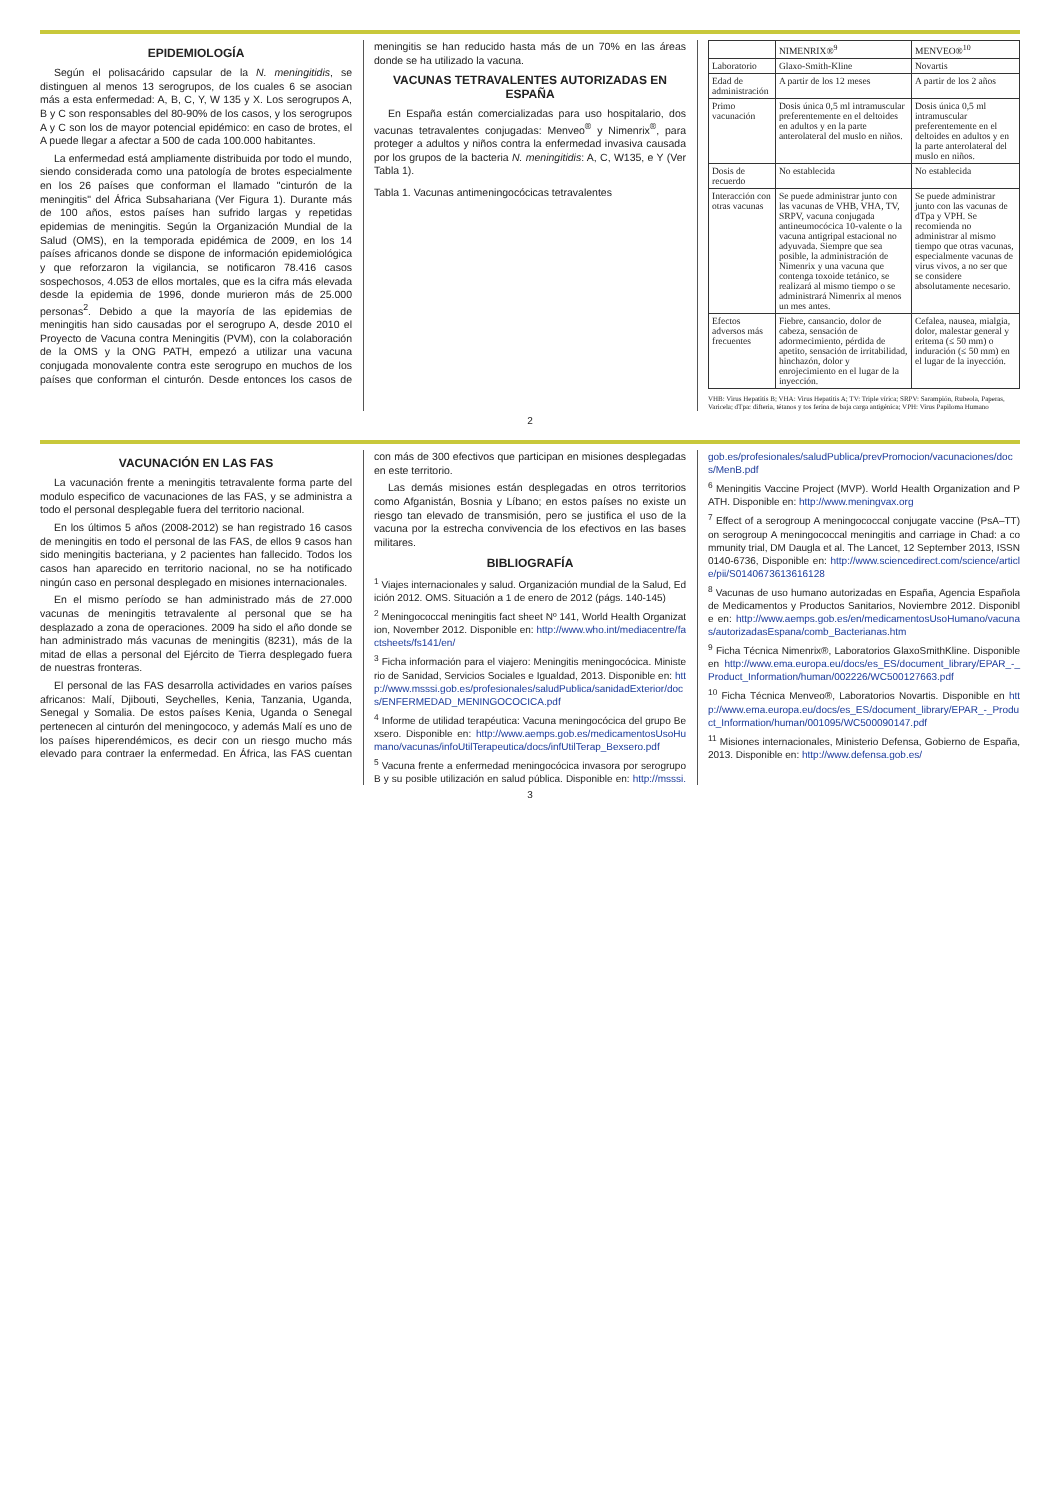EPIDEMIOLOGÍA
Según el polisacárido capsular de la N. meningitidis, se distinguen al menos 13 serogrupos, de los cuales 6 se asocian más a esta enfermedad: A, B, C, Y, W 135 y X. Los serogrupos A, B y C son responsables del 80-90% de los casos, y los serogrupos A y C son los de mayor potencial epidémico: en caso de brotes, el A puede llegar a afectar a 500 de cada 100.000 habitantes.
La enfermedad está ampliamente distribuida por todo el mundo, siendo considerada como una patología de brotes especialmente en los 26 países que conforman el llamado "cinturón de la meningitis" del África Subsahariana (Ver Figura 1). Durante más de 100 años, estos países han sufrido largas y repetidas epidemias de meningitis. Según la Organización Mundial de la Salud (OMS), en la temporada epidémica de 2009, en los 14 países africanos donde se dispone de información epidemiológica y que reforzaron la vigilancia, se notificaron 78.416 casos sospechosos, 4.053 de ellos mortales, que es la cifra más elevada desde la epidemia de 1996, donde murieron más de 25.000 personas<sup>2</sup>. Debido a que la mayoría de las epidemias de meningitis han sido causadas por el serogrupo A, desde 2010 el Proyecto de Vacuna contra Meningitis (PVM), con la colaboración de la OMS y la ONG PATH, empezó a utilizar una vacuna conjugada monovalente contra este serogrupo en muchos de los países que conforman el cinturón. Desde entonces los casos de meningitis se han reducido hasta más de un 70% en las áreas donde se ha utilizado la vacuna.
VACUNAS TETRAVALENTES AUTORIZADAS EN ESPAÑA
En España están comercializadas para uso hospitalario, dos vacunas tetravalentes conjugadas: Menveo<sup>®</sup> y Nimenrix<sup>®</sup>, para proteger a adultos y niños contra la enfermedad invasiva causada por los grupos de la bacteria N. meningitidis: A, C, W135, e Y (Ver Tabla 1).
Tabla 1. Vacunas antimeningocócicas tetravalentes
| | NIMENRIX®<sup>9</sup> | MENVEO®<sup>10</sup> |
| --- | --- | --- |
| Laboratorio | Glaxo-Smith-Kline | Novartis |
| Edad de administración | A partir de los 12 meses | A partir de los 2 años |
| Primo vacunación | Dosis única 0,5 ml intramuscular preferentemente en el deltoides en adultos y en la parte anterolateral del muslo en niños. | Dosis única 0,5 ml intramuscular preferentemente en el deltoides en adultos y en la parte anterolateral del muslo en niños. |
| Dosis de recuerdo | No establecida | No establecida |
| Interacción con otras vacunas | Se puede administrar junto con las vacunas de VHB, VHA, TV, SRPV, vacuna conjugada antineumocócica 10-valente o la vacuna antigripal estacional no adyuvada. Siempre que sea posible, la administración de Nimenrix y una vacuna que contenga toxoide tetánico, se realizará al mismo tiempo o se administrará Nimenrix al menos un mes antes. | Se puede administrar junto con las vacunas de dTpa y VPH. Se recomienda no administrar al mismo tiempo que otras vacunas, especialmente vacunas de virus vivos, a no ser que se considere absolutamente necesario. |
| Efectos adversos más frecuentes | Fiebre, cansancio, dolor de cabeza, sensación de adormecimiento, pérdida de apetito, sensación de irritabilidad, hinchazón, dolor y enrojecimiento en el lugar de la inyección. | Cefalea, nausea, mialgia, dolor, malestar general y eritema (≤ 50 mm) o induración (≤ 50 mm) en el lugar de la inyección. |
VHB: Virus Hepatitis B; VHA: Virus Hepatitis A; TV: Triple vírica; SRPV: Sarampión, Rubeola, Paperas, Varicela; dTpa: difteria, tétanos y tos ferina de baja carga antigénica; VPH: Virus Papiloma Humano
2
VACUNACIÓN EN LAS FAS
La vacunación frente a meningitis tetravalente forma parte del modulo especifico de vacunaciones de las FAS, y se administra a todo el personal desplegable fuera del territorio nacional.
En los últimos 5 años (2008-2012) se han registrado 16 casos de meningitis en todo el personal de las FAS, de ellos 9 casos han sido meningitis bacteriana, y 2 pacientes han fallecido. Todos los casos han aparecido en territorio nacional, no se ha notificado ningún caso en personal desplegado en misiones internacionales.
En el mismo período se han administrado más de 27.000 vacunas de meningitis tetravalente al personal que se ha desplazado a zona de operaciones. 2009 ha sido el año donde se han administrado más vacunas de meningitis (8231), más de la mitad de ellas a personal del Ejército de Tierra desplegado fuera de nuestras fronteras.
El personal de las FAS desarrolla actividades en varios países africanos: Malí, Djibouti, Seychelles, Kenia, Tanzania, Uganda, Senegal y Somalia. De estos países Kenia, Uganda o Senegal pertenecen al cinturón del meningococo, y además Malí es uno de los países hiperendémicos, es decir con un riesgo mucho más elevado para contraer la enfermedad. En África, las FAS cuentan con más de 300 efectivos que participan en misiones desplegadas en este territorio.
Las demás misiones están desplegadas en otros territorios como Afganistán, Bosnia y Líbano; en estos países no existe un riesgo tan elevado de transmisión, pero se justifica el uso de la vacuna por la estrecha convivencia de los efectivos en las bases militares.
BIBLIOGRAFÍA
<sup>1</sup> Viajes internacionales y salud. Organización mundial de la Salud, Edición 2012. OMS. Situación a 1 de enero de 2012 (págs. 140-145)
<sup>2</sup> Meningococcal meningitis fact sheet Nº 141, World Health Organization, November 2012. Disponible en: http://www.who.int/mediacentre/factsheets/fs141/en/
<sup>3</sup> Ficha información para el viajero: Meningitis meningocócica. Ministerio de Sanidad, Servicios Sociales e Igualdad, 2013. Disponible en: http://www.msssi.gob.es/profesionales/saludPublica/sanidadExterior/docs/ENFERMEDAD_MENINGOCOCICA.pdf
<sup>4</sup> Informe de utilidad terapéutica: Vacuna meningocócica del grupo Bexsero. Disponible en: http://www.aemps.gob.es/medicamentosUsoHumano/vacunas/infoUtilTerapeutica/docs/infUtilTerap_Bexsero.pdf
<sup>5</sup> Vacuna frente a enfermedad meningocócica invasora por serogrupo B y su posible utilización en salud pública. Disponible en: http://msssi.gob.es/profesionales/saludPublica/prevPromocion/vacunaciones/docs/MenB.pdf
<sup>6</sup> Meningitis Vaccine Project (MVP). World Health Organization and PATH. Disponible en: http://www.meningvax.org
<sup>7</sup> Effect of a serogroup A meningococcal conjugate vaccine (PsA–TT) on serogroup A meningococcal meningitis and carriage in Chad: a community trial, DM Daugla et al. The Lancet, 12 September 2013, ISSN 0140-6736, Disponible en: http://www.sciencedirect.com/science/article/pii/S0140673613616128
<sup>8</sup> Vacunas de uso humano autorizadas en España, Agencia Española de Medicamentos y Productos Sanitarios, Noviembre 2012. Disponible en: http://www.aemps.gob.es/en/medicamentosUsoHumano/vacunas/autorizadasEspana/comb_Bacterianas.htm
<sup>9</sup> Ficha Técnica Nimenrix®, Laboratorios GlaxoSmithKline. Disponible en http://www.ema.europa.eu/docs/es_ES/document_library/EPAR_-_Product_Information/human/002226/WC500127663.pdf
<sup>10</sup> Ficha Técnica Menveo®, Laboratorios Novartis. Disponible en http://www.ema.europa.eu/docs/es_ES/document_library/EPAR_-_Product_Information/human/001095/WC500090147.pdf
<sup>11</sup> Misiones internacionales, Ministerio Defensa, Gobierno de España, 2013. Disponible en: http://www.defensa.gob.es/
3